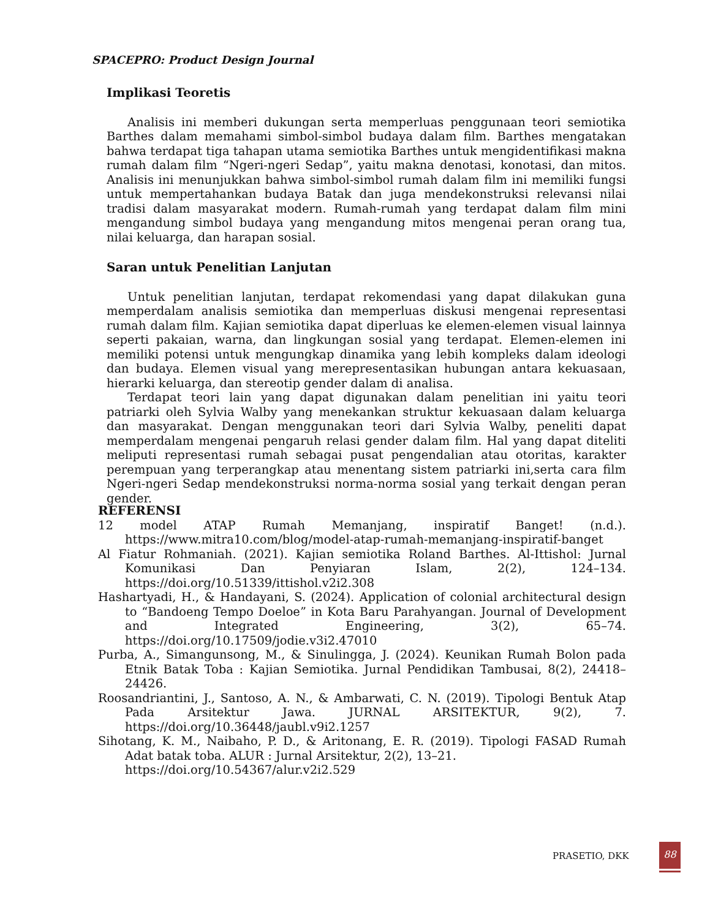SPACEPRO: Product Design Journal
Implikasi Teoretis
Analisis ini memberi dukungan serta memperluas penggunaan teori semiotika Barthes dalam memahami simbol-simbol budaya dalam film. Barthes mengatakan bahwa terdapat tiga tahapan utama semiotika Barthes untuk mengidentifikasi makna rumah dalam film “Ngeri-ngeri Sedap”, yaitu makna denotasi, konotasi, dan mitos. Analisis ini menunjukkan bahwa simbol-simbol rumah dalam film ini memiliki fungsi untuk mempertahankan budaya Batak dan juga mendekonstruksi relevansi nilai tradisi dalam masyarakat modern. Rumah-rumah yang terdapat dalam film mini mengandung simbol budaya yang mengandung mitos mengenai peran orang tua, nilai keluarga, dan harapan sosial.
Saran untuk Penelitian Lanjutan
Untuk penelitian lanjutan, terdapat rekomendasi yang dapat dilakukan guna memperdalam analisis semiotika dan memperluas diskusi mengenai representasi rumah dalam film. Kajian semiotika dapat diperluas ke elemen-elemen visual lainnya seperti pakaian, warna, dan lingkungan sosial yang terdapat. Elemen-elemen ini memiliki potensi untuk mengungkap dinamika yang lebih kompleks dalam ideologi dan budaya. Elemen visual yang merepresentasikan hubungan antara kekuasaan, hierarki keluarga, dan stereotip gender dalam di analisa.
Terdapat teori lain yang dapat digunakan dalam penelitian ini yaitu teori patriarki oleh Sylvia Walby yang menekankan struktur kekuasaan dalam keluarga dan masyarakat. Dengan menggunakan teori dari Sylvia Walby, peneliti dapat memperdalam mengenai pengaruh relasi gender dalam film. Hal yang dapat diteliti meliputi representasi rumah sebagai pusat pengendalian atau otoritas, karakter perempuan yang terperangkap atau menentang sistem patriarki ini,serta cara film Ngeri-ngeri Sedap mendekonstruksi norma-norma sosial yang terkait dengan peran gender.
REFERENSI
12 model ATAP Rumah Memanjang, inspiratif Banget! (n.d.). https://www.mitra10.com/blog/model-atap-rumah-memanjang-inspiratif-banget
Al Fiatur Rohmaniah. (2021). Kajian semiotika Roland Barthes. Al-Ittishol: Jurnal Komunikasi Dan Penyiaran Islam, 2(2), 124–134. https://doi.org/10.51339/ittishol.v2i2.308
Hashartyadi, H., & Handayani, S. (2024). Application of colonial architectural design to “Bandoeng Tempo Doeloe” in Kota Baru Parahyangan. Journal of Development and Integrated Engineering, 3(2), 65–74. https://doi.org/10.17509/jodie.v3i2.47010
Purba, A., Simangunsong, M., & Sinulingga, J. (2024). Keunikan Rumah Bolon pada Etnik Batak Toba : Kajian Semiotika. Jurnal Pendidikan Tambusai, 8(2), 24418–24426.
Roosandriantini, J., Santoso, A. N., & Ambarwati, C. N. (2019). Tipologi Bentuk Atap Pada Arsitektur Jawa. JURNAL ARSITEKTUR, 9(2), 7. https://doi.org/10.36448/jaubl.v9i2.1257
Sihotang, K. M., Naibaho, P. D., & Aritonang, E. R. (2019). Tipologi FASAD Rumah Adat batak toba. ALUR : Jurnal Arsitektur, 2(2), 13–21.
https://doi.org/10.54367/alur.v2i2.529
PRASETIO, DKK
88